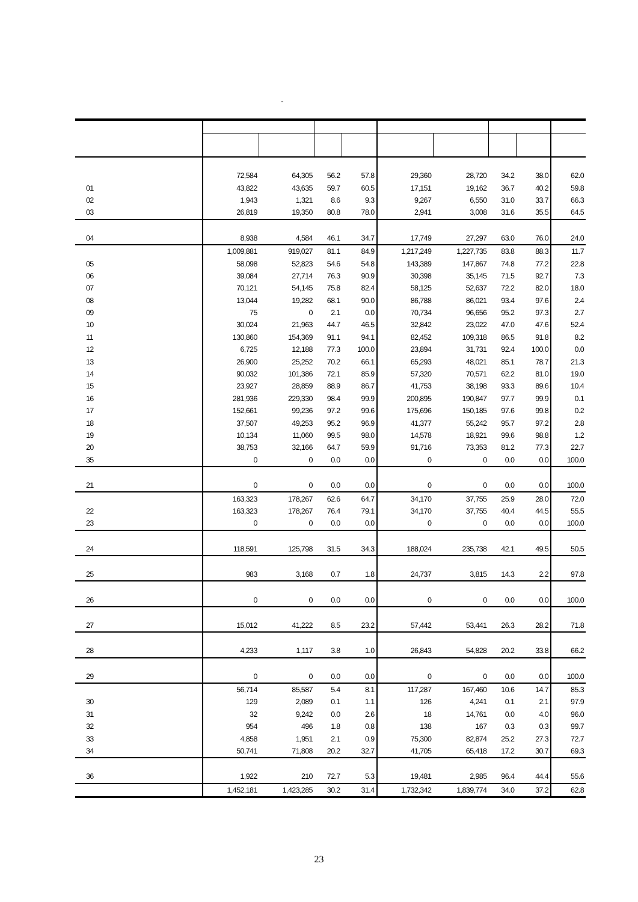-
| | 72,584 | 64,305 | 56.2 | 57.8 | 29,360 | 28,720 | 34.2 | 38.0 | 62.0 |
| 01 | 43,822 | 43,635 | 59.7 | 60.5 | 17,151 | 19,162 | 36.7 | 40.2 | 59.8 |
| 02 | 1,943 | 1,321 | 8.6 | 9.3 | 9,267 | 6,550 | 31.0 | 33.7 | 66.3 |
| 03 | 26,819 | 19,350 | 80.8 | 78.0 | 2,941 | 3,008 | 31.6 | 35.5 | 64.5 |
| 04 | 8,938 | 4,584 | 46.1 | 34.7 | 17,749 | 27,297 | 63.0 | 76.0 | 24.0 |
| | 1,009,881 | 919,027 | 81.1 | 84.9 | 1,217,249 | 1,227,735 | 83.8 | 88.3 | 11.7 |
| 05 | 58,098 | 52,823 | 54.6 | 54.8 | 143,389 | 147,867 | 74.8 | 77.2 | 22.8 |
| 06 | 39,084 | 27,714 | 76.3 | 90.9 | 30,398 | 35,145 | 71.5 | 92.7 | 7.3 |
| 07 | 70,121 | 54,145 | 75.8 | 82.4 | 58,125 | 52,637 | 72.2 | 82.0 | 18.0 |
| 08 | 13,044 | 19,282 | 68.1 | 90.0 | 86,788 | 86,021 | 93.4 | 97.6 | 2.4 |
| 09 | 75 | 0 | 2.1 | 0.0 | 70,734 | 96,656 | 95.2 | 97.3 | 2.7 |
| 10 | 30,024 | 21,963 | 44.7 | 46.5 | 32,842 | 23,022 | 47.0 | 47.6 | 52.4 |
| 11 | 130,860 | 154,369 | 91.1 | 94.1 | 82,452 | 109,318 | 86.5 | 91.8 | 8.2 |
| 12 | 6,725 | 12,188 | 77.3 | 100.0 | 23,894 | 31,731 | 92.4 | 100.0 | 0.0 |
| 13 | 26,900 | 25,252 | 70.2 | 66.1 | 65,293 | 48,021 | 85.1 | 78.7 | 21.3 |
| 14 | 90,032 | 101,386 | 72.1 | 85.9 | 57,320 | 70,571 | 62.2 | 81.0 | 19.0 |
| 15 | 23,927 | 28,859 | 88.9 | 86.7 | 41,753 | 38,198 | 93.3 | 89.6 | 10.4 |
| 16 | 281,936 | 229,330 | 98.4 | 99.9 | 200,895 | 190,847 | 97.7 | 99.9 | 0.1 |
| 17 | 152,661 | 99,236 | 97.2 | 99.6 | 175,696 | 150,185 | 97.6 | 99.8 | 0.2 |
| 18 | 37,507 | 49,253 | 95.2 | 96.9 | 41,377 | 55,242 | 95.7 | 97.2 | 2.8 |
| 19 | 10,134 | 11,060 | 99.5 | 98.0 | 14,578 | 18,921 | 99.6 | 98.8 | 1.2 |
| 20 | 38,753 | 32,166 | 64.7 | 59.9 | 91,716 | 73,353 | 81.2 | 77.3 | 22.7 |
| 35 | 0 | 0 | 0.0 | 0.0 | 0 | 0 | 0.0 | 0.0 | 100.0 |
| 21 | 0 | 0 | 0.0 | 0.0 | 0 | 0 | 0.0 | 0.0 | 100.0 |
| | 163,323 | 178,267 | 62.6 | 64.7 | 34,170 | 37,755 | 25.9 | 28.0 | 72.0 |
| 22 | 163,323 | 178,267 | 76.4 | 79.1 | 34,170 | 37,755 | 40.4 | 44.5 | 55.5 |
| 23 | 0 | 0 | 0.0 | 0.0 | 0 | 0 | 0.0 | 0.0 | 100.0 |
| 24 | 118,591 | 125,798 | 31.5 | 34.3 | 188,024 | 235,738 | 42.1 | 49.5 | 50.5 |
| 25 | 983 | 3,168 | 0.7 | 1.8 | 24,737 | 3,815 | 14.3 | 2.2 | 97.8 |
| 26 | 0 | 0 | 0.0 | 0.0 | 0 | 0 | 0.0 | 0.0 | 100.0 |
| 27 | 15,012 | 41,222 | 8.5 | 23.2 | 57,442 | 53,441 | 26.3 | 28.2 | 71.8 |
| 28 | 4,233 | 1,117 | 3.8 | 1.0 | 26,843 | 54,828 | 20.2 | 33.8 | 66.2 |
| 29 | 0 | 0 | 0.0 | 0.0 | 0 | 0 | 0.0 | 0.0 | 100.0 |
| | 56,714 | 85,587 | 5.4 | 8.1 | 117,287 | 167,460 | 10.6 | 14.7 | 85.3 |
| 30 | 129 | 2,089 | 0.1 | 1.1 | 126 | 4,241 | 0.1 | 2.1 | 97.9 |
| 31 | 32 | 9,242 | 0.0 | 2.6 | 18 | 14,761 | 0.0 | 4.0 | 96.0 |
| 32 | 954 | 496 | 1.8 | 0.8 | 138 | 167 | 0.3 | 0.3 | 99.7 |
| 33 | 4,858 | 1,951 | 2.1 | 0.9 | 75,300 | 82,874 | 25.2 | 27.3 | 72.7 |
| 34 | 50,741 | 71,808 | 20.2 | 32.7 | 41,705 | 65,418 | 17.2 | 30.7 | 69.3 |
| 36 | 1,922 | 210 | 72.7 | 5.3 | 19,481 | 2,985 | 96.4 | 44.4 | 55.6 |
| | 1,452,181 | 1,423,285 | 30.2 | 31.4 | 1,732,342 | 1,839,774 | 34.0 | 37.2 | 62.8 |
23